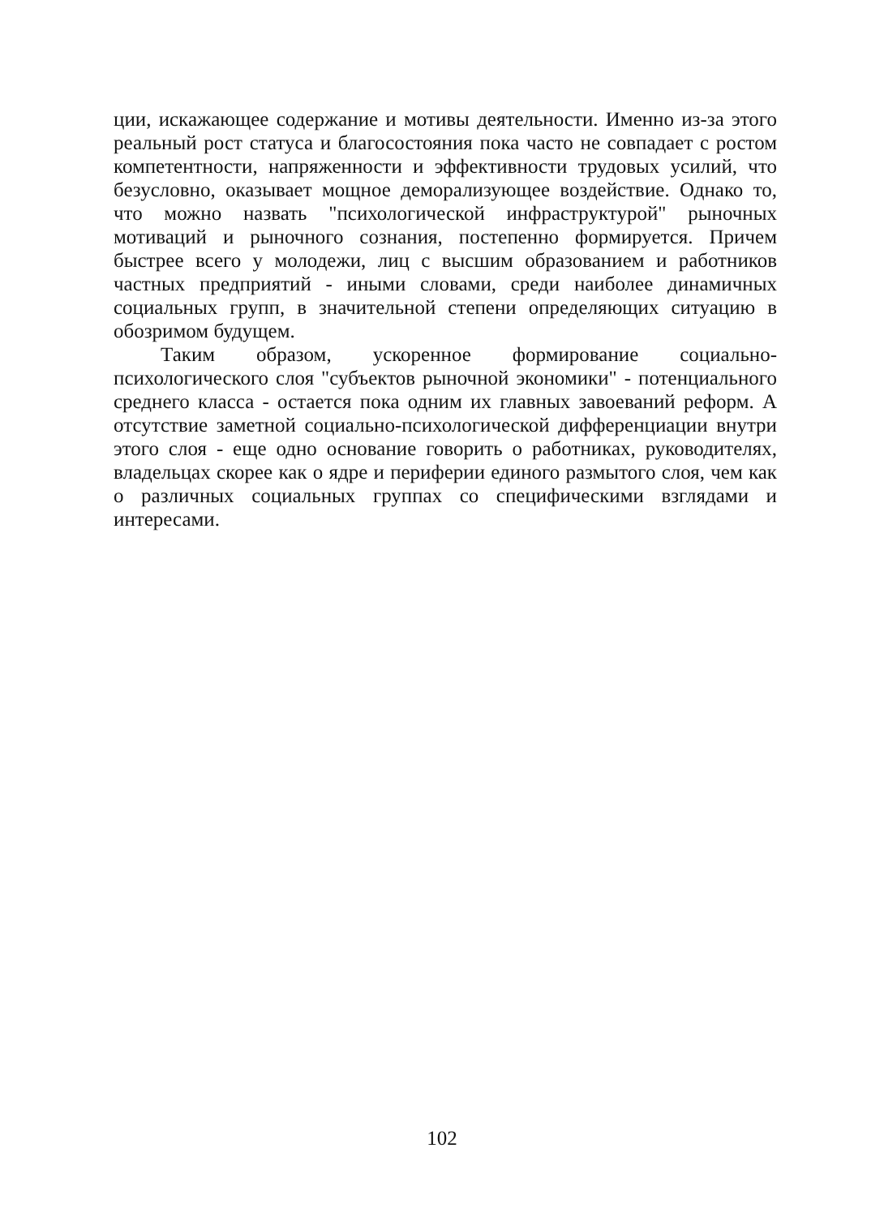ции, искажающее содержание и мотивы деятельности. Именно из-за этого реальный рост статуса и благосостояния пока часто не совпадает с ростом компетентности, напряженности и эффективности трудовых усилий, что безусловно, оказывает мощное деморализующее воздействие. Однако то, что можно назвать "психологической инфраструктурой" рыночных мотиваций и рыночного сознания, постепенно формируется. Причем быстрее всего у молодежи, лиц с высшим образованием и работников частных предприятий - иными словами, среди наиболее динамичных социальных групп, в значительной степени определяющих ситуацию в обозримом будущем.
Таким образом, ускоренное формирование социально-психологического слоя "субъектов рыночной экономики" - потенциального среднего класса - остается пока одним их главных завоеваний реформ. А отсутствие заметной социально-психологической дифференциации внутри этого слоя - еще одно основание говорить о работниках, руководителях, владельцах скорее как о ядре и периферии единого размытого слоя, чем как о различных социальных группах со специфическими взглядами и интересами.
102